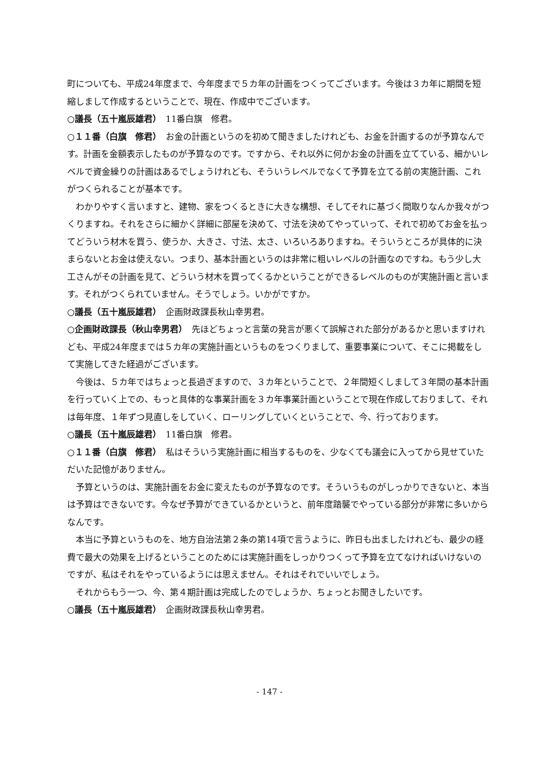町についても、平成24年度まで、今年度まで５カ年の計画をつくってございます。今後は３カ年に期間を短縮しまして作成するということで、現在、作成中でございます。
○議長（五十嵐辰雄君）　11番白旗　修君。
○１１番（白旗　修君）　お金の計画というのを初めて聞きましたけれども、お金を計画するのが予算なんです。計画を金額表示したものが予算なのです。ですから、それ以外に何かお金の計画を立てている、細かいレベルで資金繰りの計画はあるでしょうけれども、そういうレベルでなくて予算を立てる前の実施計画、これがつくられることが基本です。
わかりやすく言いますと、建物、家をつくるときに大きな構想、そしてそれに基づく間取りなんか我々がつくりますね。それをさらに細かく詳細に部屋を決めて、寸法を決めてやっていって、それで初めてお金を払ってどういう材木を買う、使うか、大きさ、寸法、太さ、いろいろありますね。そういうところが具体的に決まらないとお金は使えない。つまり、基本計画というのは非常に粗いレベルの計画なのですね。もう少し大工さんがその計画を見て、どういう材木を買ってくるかということができるレベルのものが実施計画と言います。それがつくられていません。そうでしょう。いかがですか。
○議長（五十嵐辰雄君）　企画財政課長秋山幸男君。
○企画財政課長（秋山幸男君）　先ほどちょっと言葉の発言が悪くて誤解された部分があるかと思いますけれども、平成24年度までは５カ年の実施計画というものをつくりまして、重要事業について、そこに掲載をして実施してきた経過がございます。
今後は、５カ年ではちょっと長過ぎますので、３カ年ということで、２年間短くしまして３年間の基本計画を行っていく上での、もっと具体的な事業計画を３カ年事業計画ということで現在作成しておりまして、それは毎年度、１年ずつ見直しをしていく、ローリングしていくということで、今、行っております。
○議長（五十嵐辰雄君）　11番白旗　修君。
○１１番（白旗　修君）　私はそういう実施計画に相当するものを、少なくても議会に入ってから見せていただいた記憶がありません。
予算というのは、実施計画をお金に変えたものが予算なのです。そういうものがしっかりできないと、本当は予算はできないです。今なぜ予算ができているかというと、前年度踏襲でやっている部分が非常に多いからなんです。
本当に予算というものを、地方自治法第２条の第14項で言うように、昨日も出ましたけれども、最少の経費で最大の効果を上げるということのためには実施計画をしっかりつくって予算を立てなければいけないのですが、私はそれをやっているようには思えません。それはそれでいいでしょう。
それからもう一つ、今、第４期計画は完成したのでしょうか、ちょっとお聞きしたいです。
○議長（五十嵐辰雄君）　企画財政課長秋山幸男君。
- 147 -